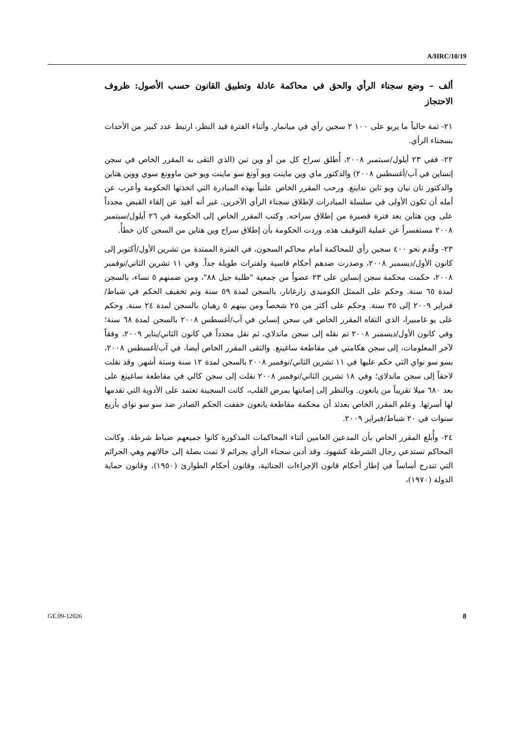A/HRC/10/19
ألف – وضع سجناء الرأي والحق في محاكمة عادلة وتطبيق القانون حسب الأصول: ظروف الاحتجاز
٢١- ثمة حالياً ما يربو على ١٠٠ ٢ سجين رأي في ميانمار. وأثناء الفترة قيد النظر، ارتبط عدد كبير من الأحداث بسجناء الرأي.
٢٢- ففي ٢٣ أيلول/سبتمبر ٢٠٠٨، أُطلق سراح كل من أو وين تين (الذي التقى به المقرر الخاص في سجن إنساين في آب/أغسطس ٢٠٠٨) والدكتور ماي وين ماينت ويو آونغ سو ماينت ويو خين ماوونغ سوي ووين هتاين والدكتور تان نيان ويو ثاين نداينغ. ورحب المقرر الخاص علنياً بهذه المبادرة التي اتخذتها الحكومة وأعرب عن أمله أن تكون الأولى في سلسلة المبادرات لإطلاق سجناء الرأي الآخرين. غير أنه أفيد عن إلقاء القبض مجدداً على وين هتاين بعد فترة قصيرة من إطلاق سراحه. وكتب المقرر الخاص إلى الحكومة في ٢٦ أيلول/سبتمبر ٢٠٠٨ مستفسراً عن عملية التوقيف هذه. وردت الحكومة بأن إطلاق سراح وين هتاين من السجن كان خطأً.
٢٣- وقُدم نحو ٤٠٠ سجين رأي للمحاكمة أمام محاكم السجون، في الفترة الممتدة من تشرين الأول/أكتوبر إلى كانون الأول/ديسمبر ٢٠٠٨، وصدرت ضدهم أحكام قاسية ولفترات طويلة جداً. وفي ١١ تشرين الثاني/نوفمبر ٢٠٠٨، حكمت محكمة سجن إنساين على ٢٣ عضواً من جمعية "طلبة جيل ٨٨"، ومن ضمنهم ٥ نساء، بالسجن لمدة ٦٥ سنة. وحكم على الممثل الكوميدي زارغانار، بالسجن لمدة ٥٩ سنة وتم تخفيف الحكم في شباط/فبراير ٢٠٠٩ إلى ٣٥ سنة. وحكم على أكثر من ٢٥ شخصاً ومن بينهم ٥ رهبان بالسجن لمدة ٢٤ سنة. وحكم على يو غامبيرا، الذي التقاه المقرر الخاص في سجن إنساين في آب/أغسطس ٢٠٠٨ بالسجن لمدة ٦٨ سنة؛ وفي كانون الأول/ديسمبر ٢٠٠٨ تم نقله إلى سجن ماندلاي، ثم نقل مجدداً في كانون الثاني/يناير ٢٠٠٩، وفقاً لآخر المعلومات، إلى سجن هكامتي في مقاطعة ساغينغ. والتقى المقرر الخاص أيضا، في آب/أغسطس ٢٠٠٨، بسو سو نواي التي حكم عليها في ١١ تشرين الثاني/نوفمبر ٢٠٠٨ بالسجن لمدة ١٢ سنة وستة أشهر. وقد نقلت لاحقاً إلى سجن ماندلاي؛ وفي ١٨ تشرين الثاني/نوفمبر ٢٠٠٨ نقلت إلى سجن كالي في مقاطعة ساغينغ على بعد ٦٨٠ ميلا تقريباً من يانغون. وبالنظر إلى إصابتها بمرض القلب، كانت السجينة تعتمد على الأدوية التي تقدمها لها أسرتها. وعلم المقرر الخاص بعدئذ أن محكمة مقاطعة يانغون خففت الحكم الصادر ضد سو سو نواي بأربع سنوات في ٢٠ شباط/فبراير ٢٠٠٩.
٢٤- وأُبلغ المقرر الخاص بأن المدعين العامين أثناء المحاكمات المذكورة كانوا جميعهم ضباط شرطة. وكانت المحاكم تستدعي رجال الشرطة كشهود. وقد أدين سجناء الرأي بجرائم لا تمت بصلة إلى حالاتهم وهي الجرائم التي تندرج أساساً في إطار أحكام قانون الإجراءات الجنائية، وقانون أحكام الطوارئ (١٩٥٠)، وقانون حماية الدولة (١٩٧٠)،
GE.09-12026 8